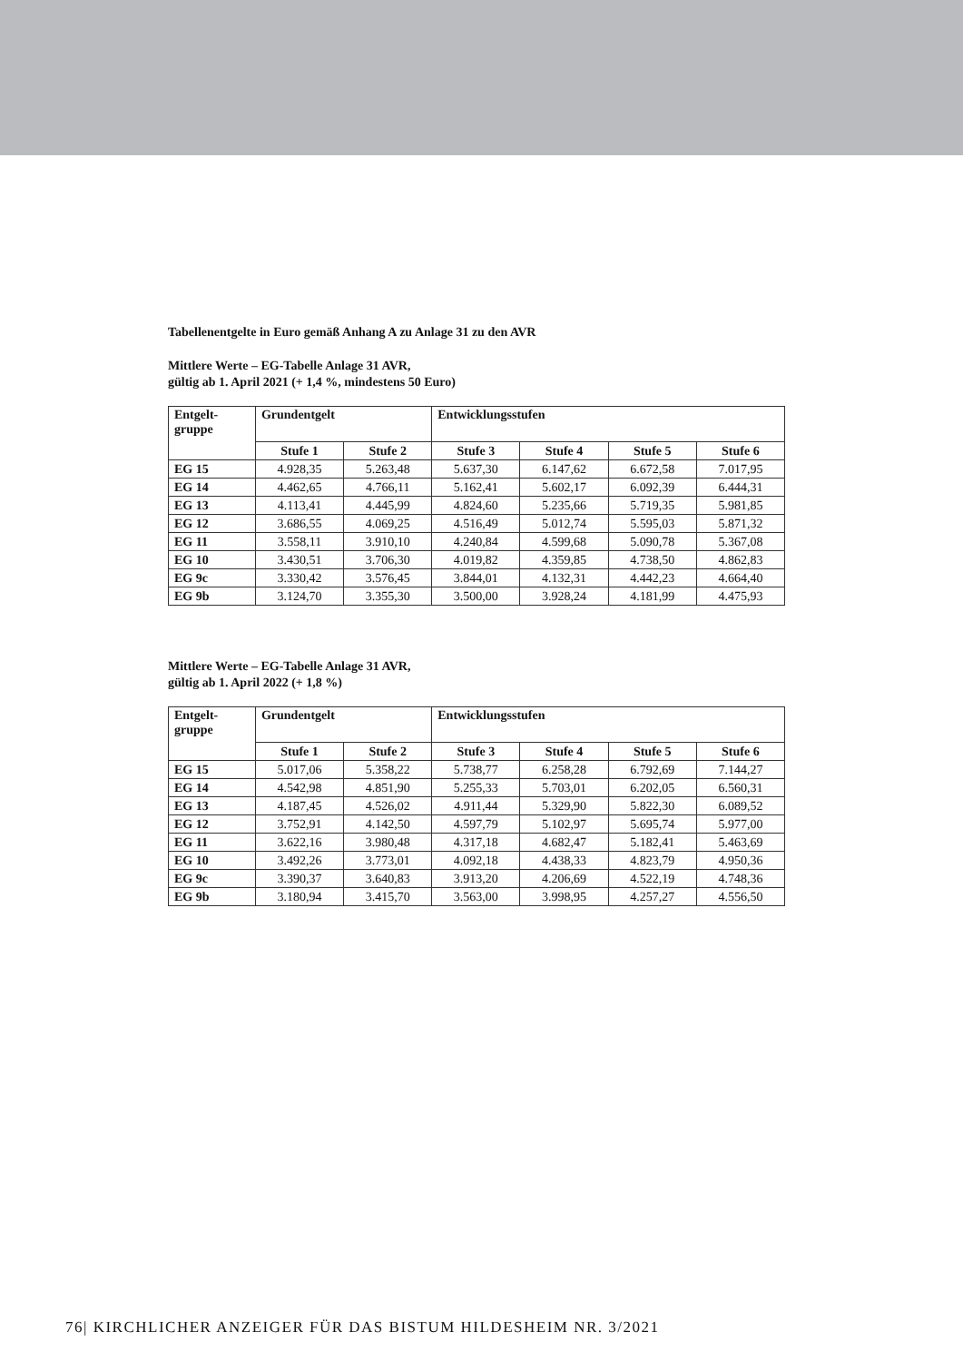Tabellenentgelte in Euro gemäß Anhang A zu Anlage 31 zu den AVR
Mittlere Werte – EG-Tabelle Anlage 31 AVR,
gültig ab 1. April 2021 (+ 1,4 %, mindestens 50 Euro)
| Entgelt- gruppe | Grundentgelt | | Entwicklungsstufen | | | |
| --- | --- | --- | --- | --- | --- | --- |
| | Stufe 1 | Stufe 2 | Stufe 3 | Stufe 4 | Stufe 5 | Stufe 6 |
| EG 15 | 4.928,35 | 5.263,48 | 5.637,30 | 6.147,62 | 6.672,58 | 7.017,95 |
| EG 14 | 4.462,65 | 4.766,11 | 5.162,41 | 5.602,17 | 6.092,39 | 6.444,31 |
| EG 13 | 4.113,41 | 4.445,99 | 4.824,60 | 5.235,66 | 5.719,35 | 5.981,85 |
| EG 12 | 3.686,55 | 4.069,25 | 4.516,49 | 5.012,74 | 5.595,03 | 5.871,32 |
| EG 11 | 3.558,11 | 3.910,10 | 4.240,84 | 4.599,68 | 5.090,78 | 5.367,08 |
| EG 10 | 3.430,51 | 3.706,30 | 4.019,82 | 4.359,85 | 4.738,50 | 4.862,83 |
| EG 9c | 3.330,42 | 3.576,45 | 3.844,01 | 4.132,31 | 4.442,23 | 4.664,40 |
| EG 9b | 3.124,70 | 3.355,30 | 3.500,00 | 3.928,24 | 4.181,99 | 4.475,93 |
Mittlere Werte – EG-Tabelle Anlage 31 AVR,
gültig ab 1. April 2022 (+ 1,8 %)
| Entgelt- gruppe | Grundentgelt | | Entwicklungsstufen | | | |
| --- | --- | --- | --- | --- | --- | --- |
| | Stufe 1 | Stufe 2 | Stufe 3 | Stufe 4 | Stufe 5 | Stufe 6 |
| EG 15 | 5.017,06 | 5.358,22 | 5.738,77 | 6.258,28 | 6.792,69 | 7.144,27 |
| EG 14 | 4.542,98 | 4.851,90 | 5.255,33 | 5.703,01 | 6.202,05 | 6.560,31 |
| EG 13 | 4.187,45 | 4.526,02 | 4.911,44 | 5.329,90 | 5.822,30 | 6.089,52 |
| EG 12 | 3.752,91 | 4.142,50 | 4.597,79 | 5.102,97 | 5.695,74 | 5.977,00 |
| EG 11 | 3.622,16 | 3.980,48 | 4.317,18 | 4.682,47 | 5.182,41 | 5.463,69 |
| EG 10 | 3.492,26 | 3.773,01 | 4.092,18 | 4.438,33 | 4.823,79 | 4.950,36 |
| EG 9c | 3.390,37 | 3.640,83 | 3.913,20 | 4.206,69 | 4.522,19 | 4.748,36 |
| EG 9b | 3.180,94 | 3.415,70 | 3.563,00 | 3.998,95 | 4.257,27 | 4.556,50 |
76| KIRCHLICHER ANZEIGER FÜR DAS BISTUM HILDESHEIM NR. 3/2021